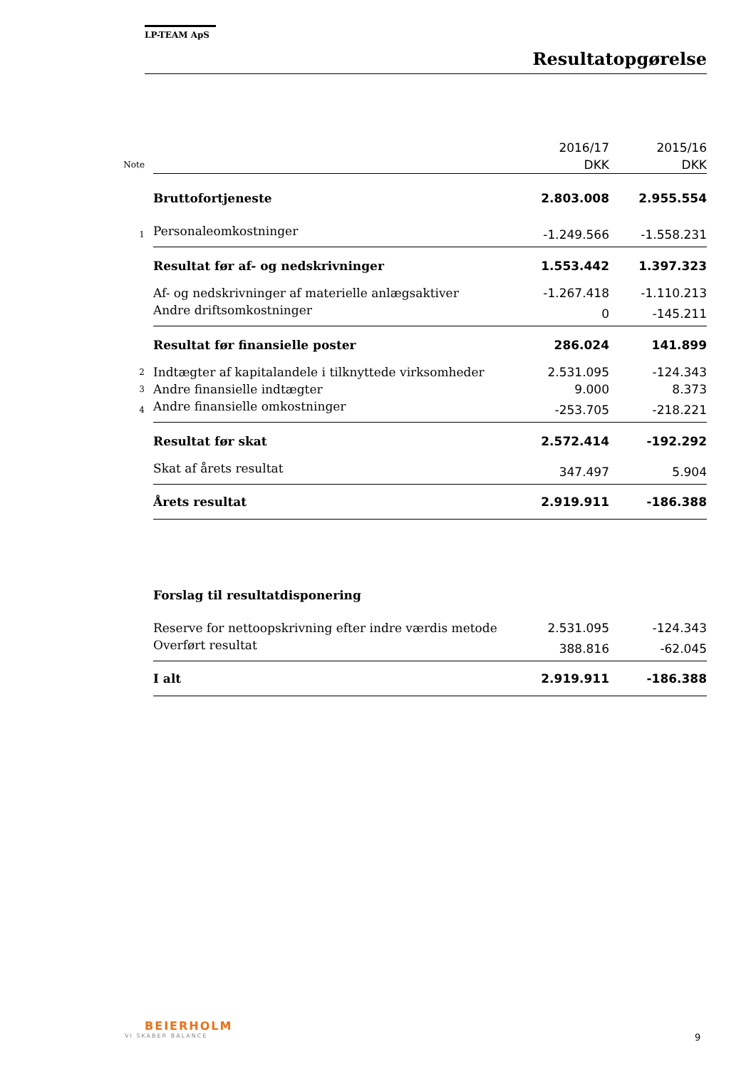LP-TEAM ApS
Resultatopgørelse
| | | 2016/17 | 2015/16 |
| Note | | DKK | DKK |
| | Bruttofortjeneste | 2.803.008 | 2.955.554 |
| 1 | Personaleomkostninger | -1.249.566 | -1.558.231 |
| | Resultat før af- og nedskrivninger | 1.553.442 | 1.397.323 |
| | Af- og nedskrivninger af materielle anlægsaktiver | -1.267.418 | -1.110.213 |
| | Andre driftsomkostninger | 0 | -145.211 |
| | Resultat før finansielle poster | 286.024 | 141.899 |
| 2 | Indtægter af kapitalandele i tilknyttede virksomheder | 2.531.095 | -124.343 |
| 3 | Andre finansielle indtægter | 9.000 | 8.373 |
| 4 | Andre finansielle omkostninger | -253.705 | -218.221 |
| | Resultat før skat | 2.572.414 | -192.292 |
| | Skat af årets resultat | 347.497 | 5.904 |
| | Årets resultat | 2.919.911 | -186.388 |
| | Forslag til resultatdisponering | | |
| | Reserve for nettoopskrivning efter indre værdis metode | 2.531.095 | -124.343 |
| | Overført resultat | 388.816 | -62.045 |
| | I alt | 2.919.911 | -186.388 |
BEIERHOLM
VI SKABER BALANCE
9